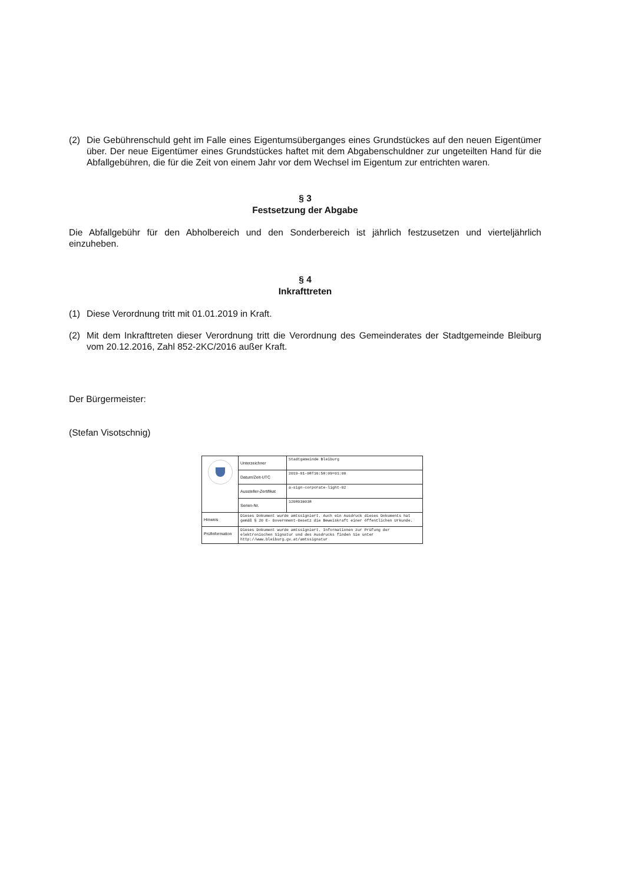(2) Die Gebührenschuld geht im Falle eines Eigentumsüberganges eines Grundstückes auf den neuen Eigentümer über. Der neue Eigentümer eines Grundstückes haftet mit dem Abgabenschuldner zur ungeteilten Hand für die Abfallgebühren, die für die Zeit von einem Jahr vor dem Wechsel im Eigentum zur entrichten waren.
§ 3
Festsetzung der Abgabe
Die Abfallgebühr für den Abholbereich und den Sonderbereich ist jährlich festzusetzen und vierteljährlich einzuheben.
§ 4
Inkrafttreten
(1) Diese Verordnung tritt mit 01.01.2019 in Kraft.
(2) Mit dem Inkrafttreten dieser Verordnung tritt die Verordnung des Gemeinderates der Stadtgemeinde Bleiburg vom 20.12.2016, Zahl 852-2KC/2016 außer Kraft.
Der Bürgermeister:
(Stefan Visotschnig)
| | Unterzeichner | Stadtgemeinde Bleiburg |
| | Datum/Zeit-UTC | 2019-01-08T16:58:09+01:00 |
| | Aussteller-Zertifikat | a-sign-corporate-light-02 |
| | Serien-Nr. | 1208936038 |
| Hinweis | Dieses Dokument wurde amtssigniert. Auch ein Ausdruck dieses Dokuments hat gemäß § 20 E- Government-Gesetz die Beweiskraft einer öffentlichen Urkunde. | |
| Prüfinformation | Dieses Dokument wurde amtssigniert. Informationen zur Prüfung der elektronischen Signatur und des Ausdrucks finden Sie unter http://www.bleiburg.gv.at/amtssignatur | |